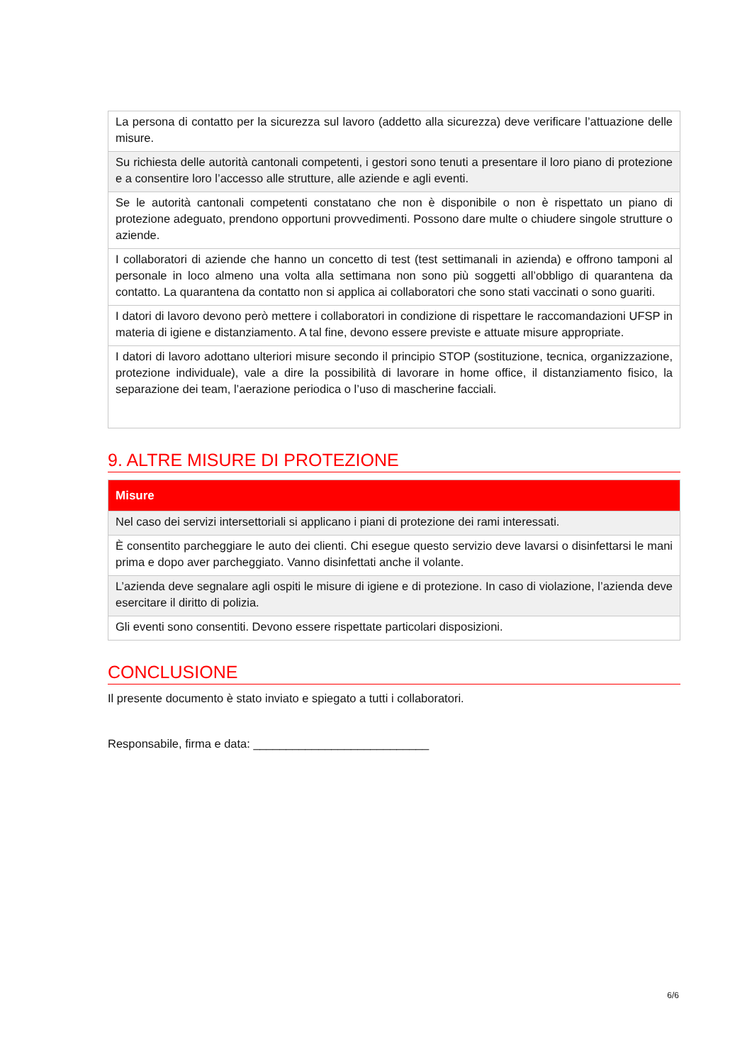| La persona di contatto per la sicurezza sul lavoro (addetto alla sicurezza) deve verificare l’attuazione delle misure. |
| Su richiesta delle autorità cantonali competenti, i gestori sono tenuti a presentare il loro piano di protezione e a consentire loro l’accesso alle strutture, alle aziende e agli eventi. |
| Se le autorità cantonali competenti constatano che non è disponibile o non è rispettato un piano di protezione adeguato, prendono opportuni provvedimenti. Possono dare multe o chiudere singole strutture o aziende. |
| I collaboratori di aziende che hanno un concetto di test (test settimanali in azienda) e offrono tamponi al personale in loco almeno una volta alla settimana non sono più soggetti all’obbligo di quarantena da contatto. La quarantena da contatto non si applica ai collaboratori che sono stati vaccinati o sono guariti. |
| I datori di lavoro devono però mettere i collaboratori in condizione di rispettare le raccomandazioni UFSP in materia di igiene e distanziamento. A tal fine, devono essere previste e attuate misure appropriate. |
| I datori di lavoro adottano ulteriori misure secondo il principio STOP (sostituzione, tecnica, organizzazione, protezione individuale), vale a dire la possibilità di lavorare in home office, il distanziamento fisico, la separazione dei team, l’aerazione periodica o l’uso di mascherine facciali. |
9. ALTRE MISURE DI PROTEZIONE
| Misure |
| --- |
| Nel caso dei servizi intersettoriali si applicano i piani di protezione dei rami interessati. |
| È consentito parcheggiare le auto dei clienti. Chi esegue questo servizio deve lavarsi o disinfettarsi le mani prima e dopo aver parcheggiato. Vanno disinfettati anche il volante. |
| L’azienda deve segnalare agli ospiti le misure di igiene e di protezione. In caso di violazione, l’azienda deve esercitare il diritto di polizia. |
| Gli eventi sono consentiti. Devono essere rispettate particolari disposizioni. |
CONCLUSIONE
Il presente documento è stato inviato e spiegato a tutti i collaboratori.
Responsabile, firma e data: ___________________________
6/6